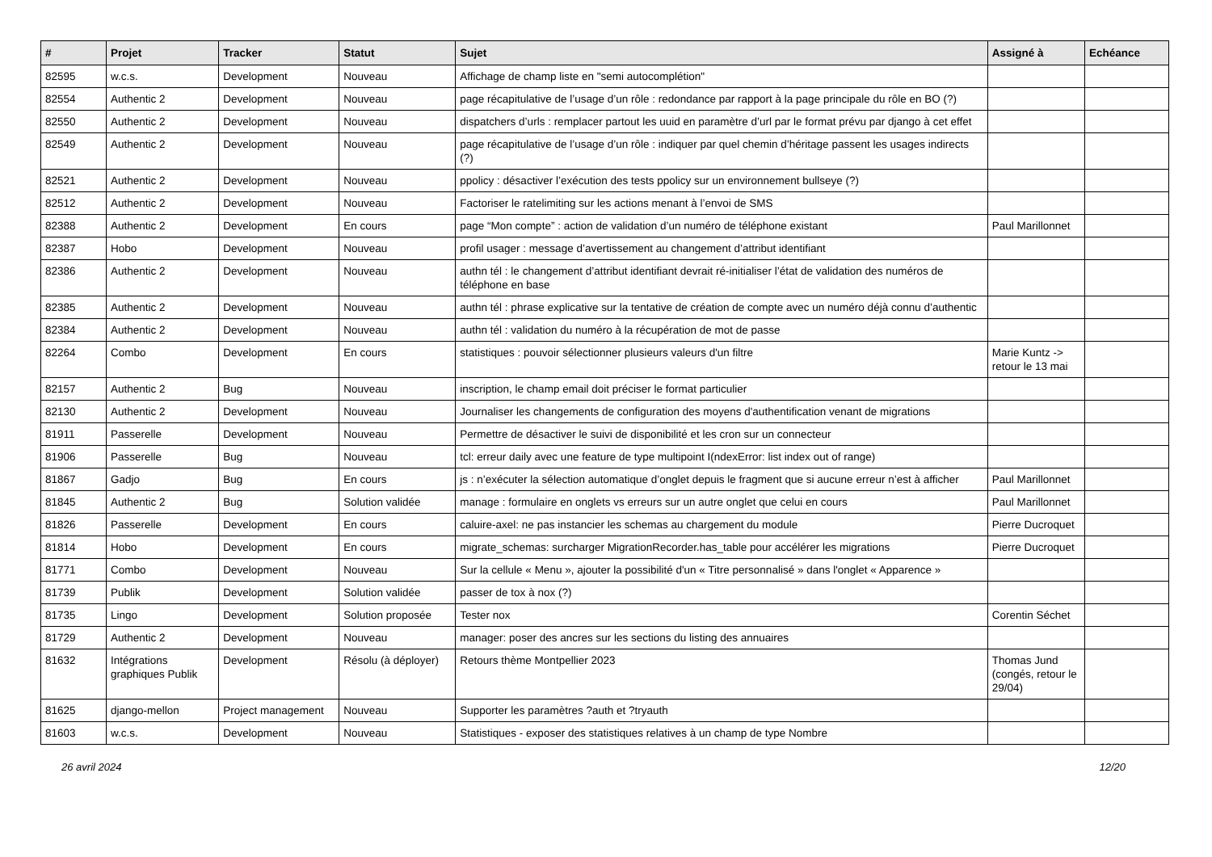| # | Projet | Tracker | Statut | Sujet | Assigné à | Echéance |
| --- | --- | --- | --- | --- | --- | --- |
| 82595 | w.c.s. | Development | Nouveau | Affichage de champ liste en "semi autocomplétion" | | |
| 82554 | Authentic 2 | Development | Nouveau | page récapitulative de l’usage d’un rôle : redondance par rapport à la page principale du rôle en BO (?) | | |
| 82550 | Authentic 2 | Development | Nouveau | dispatchers d’urls : remplacer partout les uuid en paramètre d’url par le format prévu par django à cet effet | | |
| 82549 | Authentic 2 | Development | Nouveau | page récapitulative de l’usage d’un rôle : indiquer par quel chemin d’héritage passent les usages indirects (?) | | |
| 82521 | Authentic 2 | Development | Nouveau | ppolicy : désactiver l’exécution des tests ppolicy sur un environnement bullseye (?) | | |
| 82512 | Authentic 2 | Development | Nouveau | Factoriser le ratelimiting sur les actions menant à l’envoi de SMS | | |
| 82388 | Authentic 2 | Development | En cours | page “Mon compte” : action de validation d’un numéro de téléphone existant | Paul Marillonnet | |
| 82387 | Hobo | Development | Nouveau | profil usager : message d’avertissement au changement d’attribut identifiant | | |
| 82386 | Authentic 2 | Development | Nouveau | authn tél : le changement d’attribut identifiant devrait ré-initialiser l’état de validation des numéros de téléphone en base | | |
| 82385 | Authentic 2 | Development | Nouveau | authn tél : phrase explicative sur la tentative de création de compte avec un numéro déjà connu d’authentic | | |
| 82384 | Authentic 2 | Development | Nouveau | authn tél : validation du numéro à la récupération de mot de passe | | |
| 82264 | Combo | Development | En cours | statistiques : pouvoir sélectionner plusieurs valeurs d'un filtre | Marie Kuntz -> retour le 13 mai | |
| 82157 | Authentic 2 | Bug | Nouveau | inscription, le champ email doit préciser le format particulier | | |
| 82130 | Authentic 2 | Development | Nouveau | Journaliser les changements de configuration des moyens d'authentification venant de migrations | | |
| 81911 | Passerelle | Development | Nouveau | Permettre de désactiver le suivi de disponibilité et les cron sur un connecteur | | |
| 81906 | Passerelle | Bug | Nouveau | tcl: erreur daily avec une feature de type multipoint I(ndexError: list index out of range) | | |
| 81867 | Gadjo | Bug | En cours | js : n’exécuter la sélection automatique d’onglet depuis le fragment que si aucune erreur n’est à afficher | Paul Marillonnet | |
| 81845 | Authentic 2 | Bug | Solution validée | manage : formulaire en onglets vs erreurs sur un autre onglet que celui en cours | Paul Marillonnet | |
| 81826 | Passerelle | Development | En cours | caluire-axel: ne pas instancier les schemas au chargement du module | Pierre Ducroquet | |
| 81814 | Hobo | Development | En cours | migrate_schemas: surcharger MigrationRecorder.has_table pour accélérer les migrations | Pierre Ducroquet | |
| 81771 | Combo | Development | Nouveau | Sur la cellule « Menu », ajouter la possibilité d'un « Titre personnalisé » dans l'onglet « Apparence » | | |
| 81739 | Publik | Development | Solution validée | passer de tox à nox (?) | | |
| 81735 | Lingo | Development | Solution proposée | Tester nox | Corentin Séchet | |
| 81729 | Authentic 2 | Development | Nouveau | manager: poser des ancres sur les sections du listing des annuaires | | |
| 81632 | Intégrations graphiques Publik | Development | Résolu (à déployer) | Retours thème Montpellier 2023 | Thomas Jund (congés, retour le 29/04) | |
| 81625 | django-mellon | Project management | Nouveau | Supporter les paramètres ?auth et ?tryauth | | |
| 81603 | w.c.s. | Development | Nouveau | Statistiques - exposer des statistiques relatives à un champ de type Nombre | | |
26 avril 2024 12/20